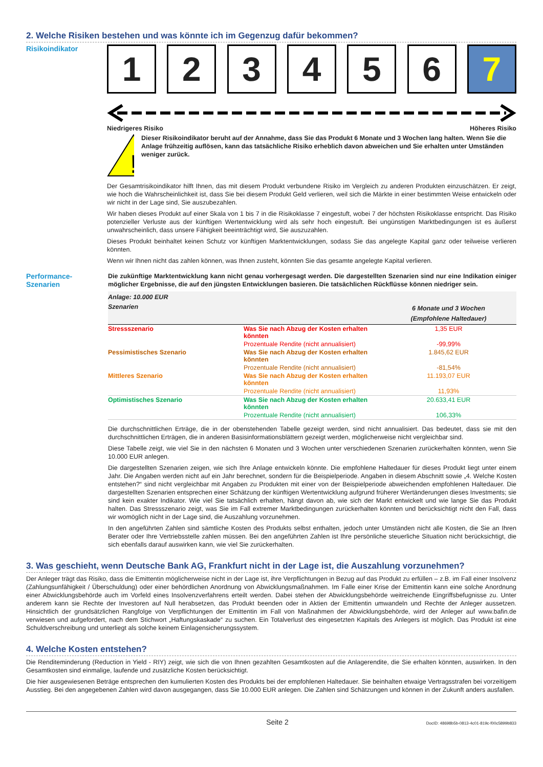2. Welche Risiken bestehen und was könnte ich im Gegenzug dafür bekommen?
Risikoindikator
1 2 3 4 5 6 7
Niedrigeres Risiko Höheres Risiko
!
Dieser Risikoindikator beruht auf der Annahme, dass Sie das Produkt 6 Monate und 3 Wochen lang halten. Wenn Sie die Anlage frühzeitig auflösen, kann das tatsächliche Risiko erheblich davon abweichen und Sie erhalten unter Umständen weniger zurück.
Der Gesamtrisikoindikator hilft Ihnen, das mit diesem Produkt verbundene Risiko im Vergleich zu anderen Produkten einzuschätzen. Er zeigt, wie hoch die Wahrscheinlichkeit ist, dass Sie bei diesem Produkt Geld verlieren, weil sich die Märkte in einer bestimmten Weise entwickeln oder wir nicht in der Lage sind, Sie auszubezahlen.
Wir haben dieses Produkt auf einer Skala von 1 bis 7 in die Risikoklasse 7 eingestuft, wobei 7 der höchsten Risikoklasse entspricht. Das Risiko potenzieller Verluste aus der künftigen Wertentwicklung wird als sehr hoch eingestuft. Bei ungünstigen Marktbedingungen ist es äußerst unwahrscheinlich, dass unsere Fähigkeit beeinträchtigt wird, Sie auszuzahlen.
Dieses Produkt beinhaltet keinen Schutz vor künftigen Marktentwicklungen, sodass Sie das angelegte Kapital ganz oder teilweise verlieren könnten.
Wenn wir Ihnen nicht das zahlen können, was Ihnen zusteht, könnten Sie das gesamte angelegte Kapital verlieren.
Performance-
Szenarien
Die zukünftige Marktentwicklung kann nicht genau vorhergesagt werden. Die dargestellten Szenarien sind nur eine Indikation einiger möglicher Ergebnisse, die auf den jüngsten Entwicklungen basieren. Die tatsächlichen Rückflüsse können niedriger sein.
| Anlage: 10.000 EUR | | |
| --- | --- | --- |
| Szenarien | | 6 Monate und 3 Wochen (Empfohlene Haltedauer) |
| Stressszenario | Was Sie nach Abzug der Kosten erhalten könnten | 1,35 EUR |
| | Prozentuale Rendite (nicht annualisiert) | -99,99% |
| Pessimistisches Szenario | Was Sie nach Abzug der Kosten erhalten könnten | 1.845,62 EUR |
| | Prozentuale Rendite (nicht annualisiert) | -81,54% |
| Mittleres Szenario | Was Sie nach Abzug der Kosten erhalten könnten | 11.193,07 EUR |
| | Prozentuale Rendite (nicht annualisiert) | 11,93% |
| Optimistisches Szenario | Was Sie nach Abzug der Kosten erhalten könnten | 20.633,41 EUR |
| | Prozentuale Rendite (nicht annualisiert) | 106,33% |
Die durchschnittlichen Erträge, die in der obenstehenden Tabelle gezeigt werden, sind nicht annualisiert. Das bedeutet, dass sie mit den durchschnittlichen Erträgen, die in anderen Basisinformationsblättern gezeigt werden, möglicherweise nicht vergleichbar sind.
Diese Tabelle zeigt, wie viel Sie in den nächsten 6 Monaten und 3 Wochen unter verschiedenen Szenarien zurückerhalten könnten, wenn Sie 10.000 EUR anlegen.
Die dargestellten Szenarien zeigen, wie sich Ihre Anlage entwickeln könnte. Die empfohlene Haltedauer für dieses Produkt liegt unter einem Jahr. Die Angaben werden nicht auf ein Jahr berechnet, sondern für die Beispielperiode. Angaben in diesem Abschnitt sowie „4. Welche Kosten entstehen?“ sind nicht vergleichbar mit Angaben zu Produkten mit einer von der Beispielperiode abweichenden empfohlenen Haltedauer. Die dargestellten Szenarien entsprechen einer Schätzung der künftigen Wertentwicklung aufgrund früherer Wertänderungen dieses Investments; sie sind kein exakter Indikator. Wie viel Sie tatsächlich erhalten, hängt davon ab, wie sich der Markt entwickelt und wie lange Sie das Produkt halten. Das Stressszenario zeigt, was Sie im Fall extremer Marktbedingungen zurückerhalten könnten und berücksichtigt nicht den Fall, dass wir womöglich nicht in der Lage sind, die Auszahlung vorzunehmen.
In den angeführten Zahlen sind sämtliche Kosten des Produkts selbst enthalten, jedoch unter Umständen nicht alle Kosten, die Sie an Ihren Berater oder Ihre Vertriebsstelle zahlen müssen. Bei den angeführten Zahlen ist Ihre persönliche steuerliche Situation nicht berücksichtigt, die sich ebenfalls darauf auswirken kann, wie viel Sie zurückerhalten.
3. Was geschieht, wenn Deutsche Bank AG, Frankfurt nicht in der Lage ist, die Auszahlung vorzunehmen?
Der Anleger trägt das Risiko, dass die Emittentin möglicherweise nicht in der Lage ist, ihre Verpflichtungen in Bezug auf das Produkt zu erfüllen – z.B. im Fall einer Insolvenz (Zahlungsunfähigkeit / Überschuldung) oder einer behördlichen Anordnung von Abwicklungsmaßnahmen. Im Falle einer Krise der Emittentin kann eine solche Anordnung einer Abwicklungsbehörde auch im Vorfeld eines Insolvenzverfahrens erteilt werden. Dabei stehen der Abwicklungsbehörde weitreichende Eingriffsbefugnisse zu. Unter anderem kann sie Rechte der Investoren auf Null herabsetzen, das Produkt beenden oder in Aktien der Emittentin umwandeln und Rechte der Anleger aussetzen. Hinsichtlich der grundsätzlichen Rangfolge von Verpflichtungen der Emittentin im Fall von Maßnahmen der Abwicklungsbehörde, wird der Anleger auf www.bafin.de verwiesen und aufgefordert, nach dem Stichwort „Haftungskaskade“ zu suchen. Ein Totalverlust des eingesetzten Kapitals des Anlegers ist möglich. Das Produkt ist eine Schuldverschreibung und unterliegt als solche keinem Einlagensicherungssystem.
4. Welche Kosten entstehen?
Die Renditeminderung (Reduction in Yield - RIY) zeigt, wie sich die von Ihnen gezahlten Gesamtkosten auf die Anlagerendite, die Sie erhalten könnten, auswirken. In den Gesamtkosten sind einmalige, laufende und zusätzliche Kosten berücksichtigt.
Die hier ausgewiesenen Beträge entsprechen den kumulierten Kosten des Produkts bei der empfohlenen Haltedauer. Sie beinhalten etwaige Vertragsstrafen bei vorzeitigem Ausstieg. Bei den angegebenen Zahlen wird davon ausgegangen, dass Sie 10.000 EUR anlegen. Die Zahlen sind Schätzungen und können in der Zukunft anders ausfallen.
Seite 2 DocID: 48698b5b-0813-4c01-819c-f00c5899b833